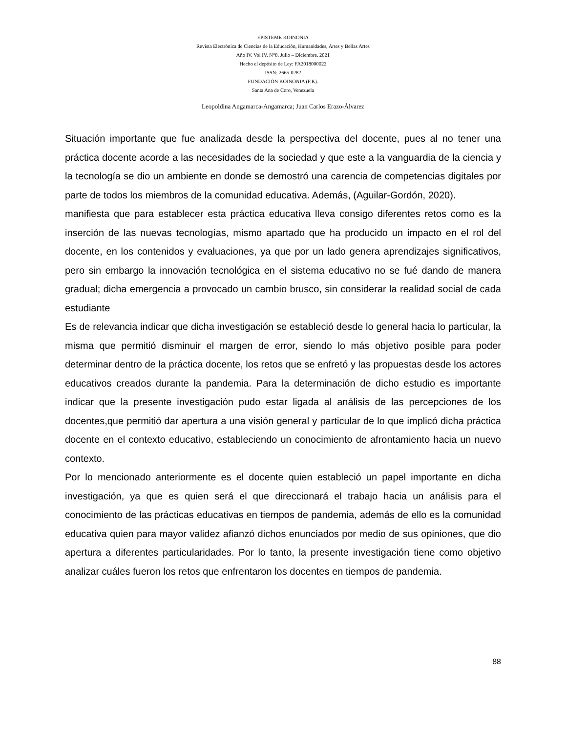EPISTEME KOINONIA
Revista Electrónica de Ciencias de la Educación, Humanidades, Artes y Bellas Artes
Año IV. Vol IV. N°8. Julio – Diciembre. 2021
Hecho el depósito de Ley: FA2018000022
ISSN: 2665-0282
FUNDACIÓN KOINONIA (F.K).
Santa Ana de Coro, Venezuela
Leopoldina Angamarca-Angamarca; Juan Carlos Erazo-Álvarez
Situación importante que fue analizada desde la perspectiva del docente, pues al no tener una práctica docente acorde a las necesidades de la sociedad y que este a la vanguardia de la ciencia y la tecnología se dio un ambiente en donde se demostró una carencia de competencias digitales por parte de todos los miembros de la comunidad educativa. Además, (Aguilar-Gordón, 2020).
manifiesta que para establecer esta práctica educativa lleva consigo diferentes retos como es la inserción de las nuevas tecnologías, mismo apartado que ha producido un impacto en el rol del docente, en los contenidos y evaluaciones, ya que por un lado genera aprendizajes significativos, pero sin embargo la innovación tecnológica en el sistema educativo no se fué dando de manera gradual; dicha emergencia a provocado un cambio brusco, sin considerar la realidad social de cada estudiante
Es de relevancia indicar que dicha investigación se estableció desde lo general hacia lo particular, la misma que permitió disminuir el margen de error, siendo lo más objetivo posible para poder determinar dentro de la práctica docente, los retos que se enfretó y las propuestas desde los actores educativos creados durante la pandemia. Para la determinación de dicho estudio es importante indicar que la presente investigación pudo estar ligada al análisis de las percepciones de los docentes,que permitió dar apertura a una visión general y particular de lo que implicó dicha práctica docente en el contexto educativo, estableciendo un conocimiento de afrontamiento hacia un nuevo contexto.
Por lo mencionado anteriormente es el docente quien estableció un papel importante en dicha investigación, ya que es quien será el que direccionará el trabajo hacia un análisis para el conocimiento de las prácticas educativas en tiempos de pandemia, además de ello es la comunidad educativa quien para mayor validez afianzó dichos enunciados por medio de sus opiniones, que dio apertura a diferentes particularidades. Por lo tanto, la presente investigación tiene como objetivo analizar cuáles fueron los retos que enfrentaron los docentes en tiempos de pandemia.
88